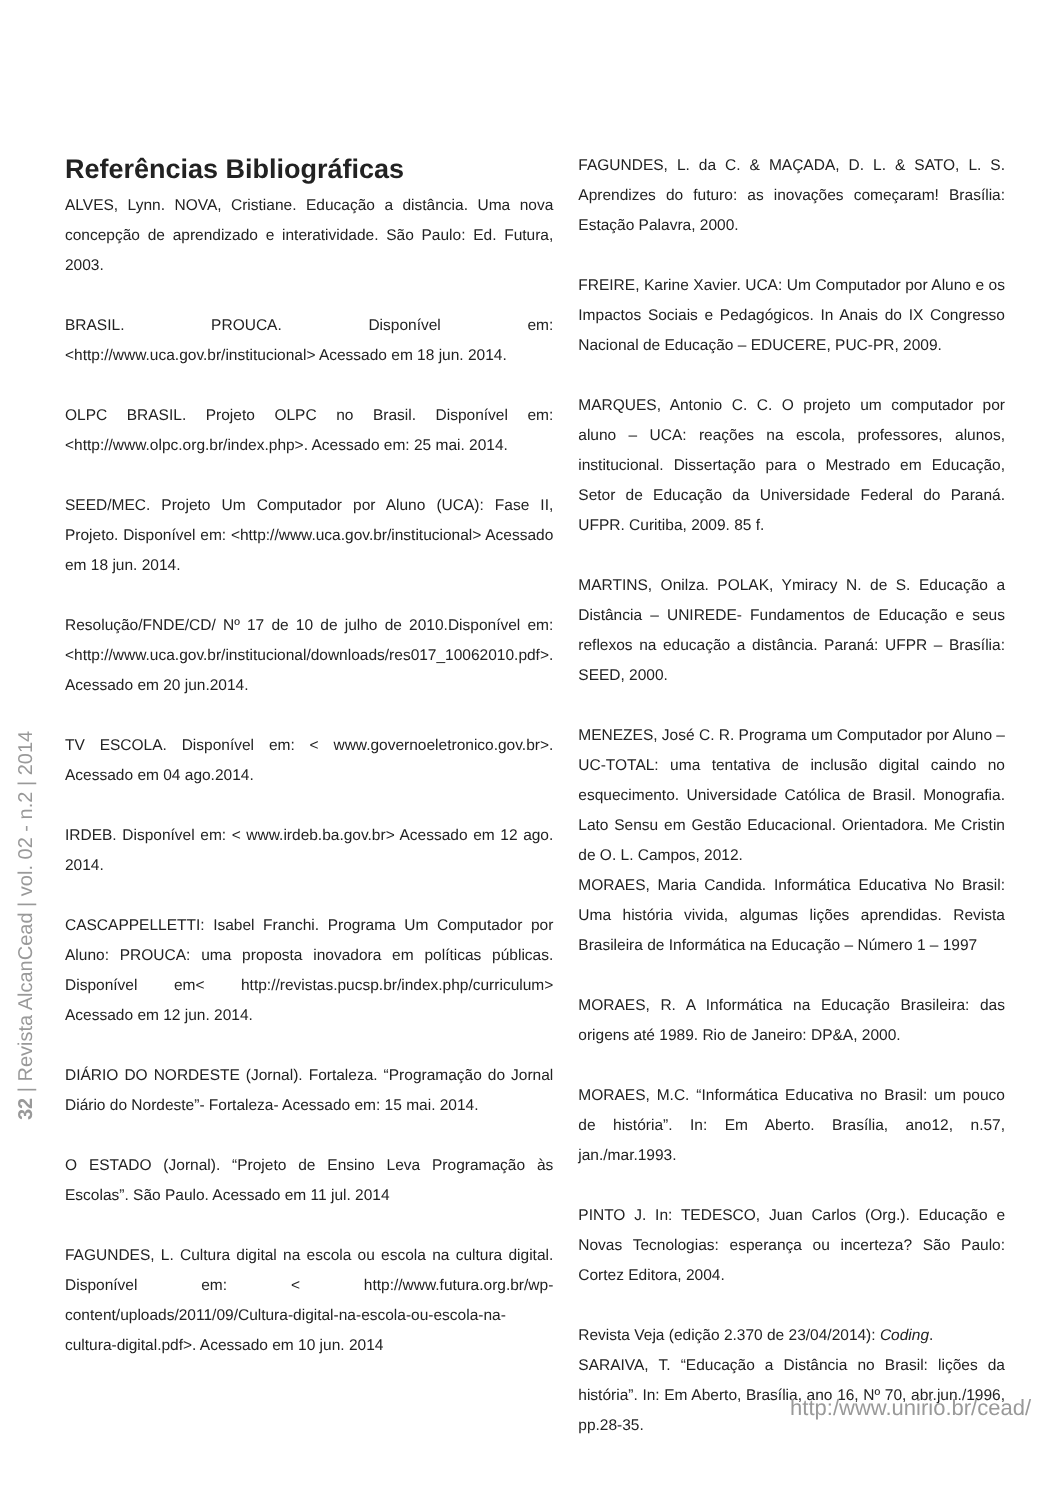32 | Revista AlcanCead | vol. 02 - n.2 | 2014
Referências Bibliográficas
ALVES, Lynn. NOVA, Cristiane. Educação a distância. Uma nova concepção de aprendizado e interatividade. São Paulo: Ed. Futura, 2003.
BRASIL. PROUCA. Disponível em: <http://www.uca.gov.br/institucional> Acessado em 18 jun. 2014.
OLPC BRASIL. Projeto OLPC no Brasil. Disponível em: <http://www.olpc.org.br/index.php>. Acessado em: 25 mai. 2014.
SEED/MEC. Projeto Um Computador por Aluno (UCA): Fase II, Projeto. Disponível em: <http://www.uca.gov.br/institucional> Acessado em 18 jun. 2014.
Resolução/FNDE/CD/ Nº 17 de 10 de julho de 2010.Disponível em: <http://www.uca.gov.br/institucional/downloads/res017_10062010.pdf>. Acessado em 20 jun.2014.
TV ESCOLA. Disponível em: < www.governoeletronico.gov.br>. Acessado em 04 ago.2014.
IRDEB. Disponível em: < www.irdeb.ba.gov.br> Acessado em 12 ago. 2014.
CASCAPPELLETTI: Isabel Franchi. Programa Um Computador por Aluno: PROUCA: uma proposta inovadora em políticas públicas. Disponível em< http://revistas.pucsp.br/index.php/curriculum> Acessado em 12 jun. 2014.
DIÁRIO DO NORDESTE (Jornal). Fortaleza. “Programação do Jornal Diário do Nordeste”- Fortaleza- Acessado em: 15 mai. 2014.
O ESTADO (Jornal). “Projeto de Ensino Leva Programação às Escolas”. São Paulo. Acessado em 11 jul. 2014
FAGUNDES, L. Cultura digital na escola ou escola na cultura digital. Disponível em: < http://www.futura.org.br/wp-content/uploads/2011/09/Cultura-digital-na-escola-ou-escola-na-cultura-digital.pdf>. Acessado em 10 jun. 2014
FAGUNDES, L. da C. & MAÇADA, D. L. & SATO, L. S. Aprendizes do futuro: as inovações começaram! Brasília: Estação Palavra, 2000.
FREIRE, Karine Xavier. UCA: Um Computador por Aluno e os Impactos Sociais e Pedagógicos. In Anais do IX Congresso Nacional de Educação – EDUCERE, PUC-PR, 2009.
MARQUES, Antonio C. C. O projeto um computador por aluno – UCA: reações na escola, professores, alunos, institucional. Dissertação para o Mestrado em Educação, Setor de Educação da Universidade Federal do Paraná. UFPR. Curitiba, 2009. 85 f.
MARTINS, Onilza. POLAK, Ymiracy N. de S. Educação a Distância – UNIREDE- Fundamentos de Educação e seus reflexos na educação a distância. Paraná: UFPR – Brasília: SEED, 2000.
MENEZES, José C. R. Programa um Computador por Aluno – UC-TOTAL: uma tentativa de inclusão digital caindo no esquecimento. Universidade Católica de Brasil. Monografia. Lato Sensu em Gestão Educacional. Orientadora. Me Cristin de O. L. Campos, 2012.
MORAES, Maria Candida. Informática Educativa No Brasil: Uma história vivida, algumas lições aprendidas. Revista Brasileira de Informática na Educação – Número 1 – 1997
MORAES, R. A Informática na Educação Brasileira: das origens até 1989. Rio de Janeiro: DP&A, 2000.
MORAES, M.C. “Informática Educativa no Brasil: um pouco de história”. In: Em Aberto. Brasília, ano12, n.57, jan./mar.1993.
PINTO J. In: TEDESCO, Juan Carlos (Org.). Educação e Novas Tecnologias: esperança ou incerteza? São Paulo: Cortez Editora, 2004.
Revista Veja (edição 2.370 de 23/04/2014): Coding.
SARAIVA, T. “Educação a Distância no Brasil: lições da história”. In: Em Aberto, Brasília, ano 16, Nº 70, abr.jun./1996, pp.28-35.
http:/www.unirio.br/cead/